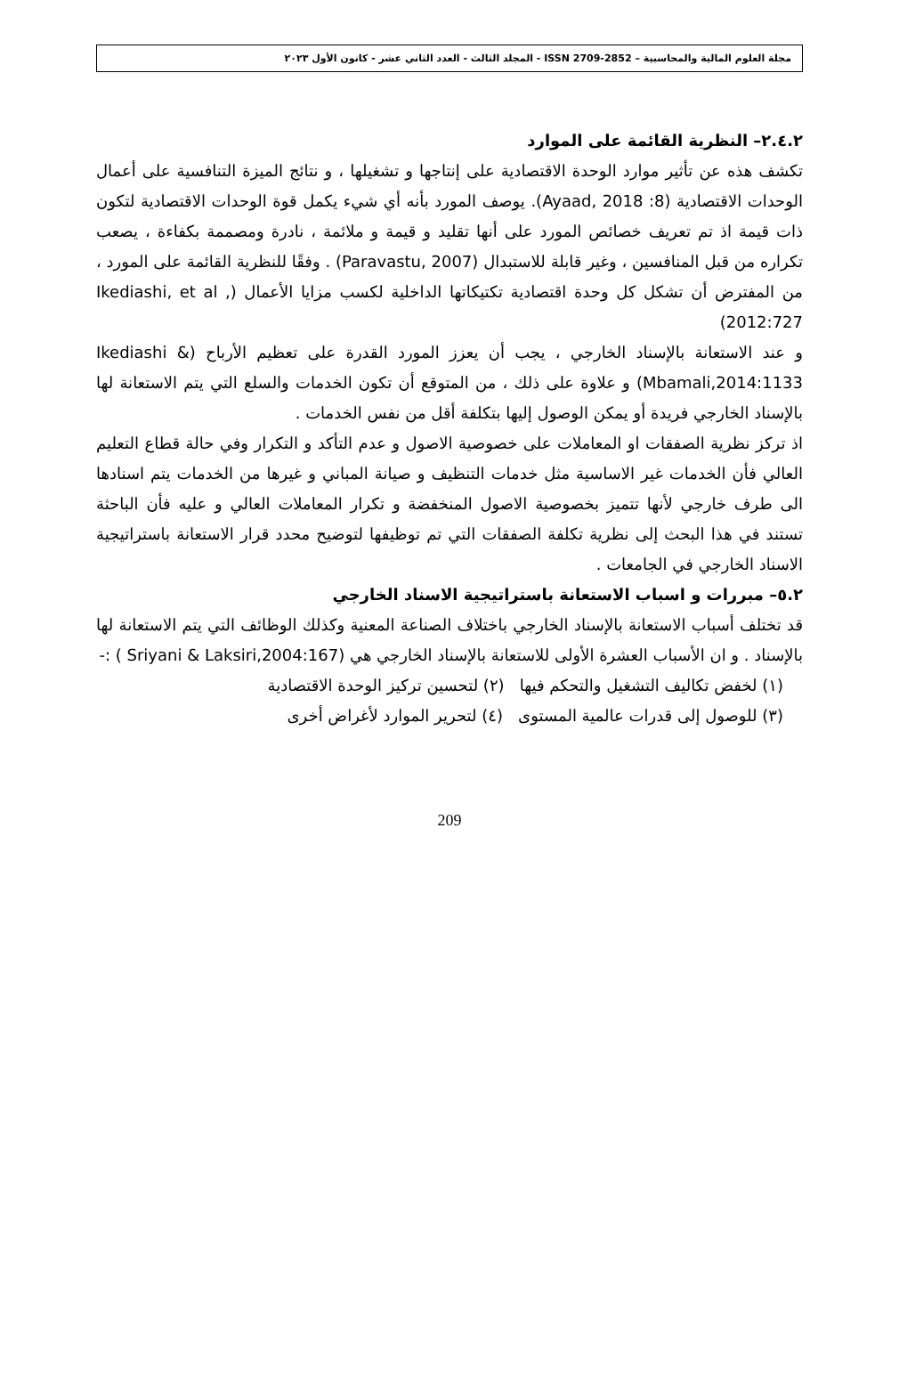مجلة العلوم المالية والمحاسبية – ISSN 2709-2852 - المجلد الثالث - العدد الثاني عشر - كانون الأول ٢٠٢٣
٢.٤.٢– النظرية القائمة على الموارد
تكشف هذه عن تأثير موارد الوحدة الاقتصادية على إنتاجها و تشغيلها ، و نتائج الميزة التنافسية على أعمال الوحدات الاقتصادية (Ayaad, 2018 :8). يوصف المورد بأنه أي شيء يكمل قوة الوحدات الاقتصادية لتكون ذات قيمة اذ تم تعريف خصائص المورد على أنها تقليد و قيمة و ملائمة ، نادرة ومصممة بكفاءة ، يصعب تكراره من قبل المنافسين ، وغير قابلة للاستبدال (Paravastu, 2007) . وفقًا للنظرية القائمة على المورد ، من المفترض أن تشكل كل وحدة اقتصادية تكتيكاتها الداخلية لكسب مزايا الأعمال (Ikediashi, et al , 2012:727)
و عند الاستعانة بالإسناد الخارجي ، يجب أن يعزز المورد القدرة على تعظيم الأرباح (Ikediashi & Mbamali,2014:1133) و علاوة على ذلك ، من المتوقع أن تكون الخدمات والسلع التي يتم الاستعانة لها بالإسناد الخارجي فريدة أو يمكن الوصول إليها بتكلفة أقل من نفس الخدمات .
اذ تركز نظرية الصفقات او المعاملات على خصوصية الاصول و عدم التأكد و التكرار وفي حالة قطاع التعليم العالي فأن الخدمات غير الاساسية مثل خدمات التنظيف و صيانة المباني و غيرها من الخدمات يتم اسنادها الى طرف خارجي لأنها تتميز بخصوصية الاصول المنخفضة و تكرار المعاملات العالي و عليه فأن الباحثة تستند في هذا البحث إلى نظرية تكلفة الصفقات التي تم توظيفها لتوضيح محدد قرار الاستعانة باستراتيجية الاسناد الخارجي في الجامعات .
٥.٢– مبررات و اسباب الاستعانة باستراتيجية الاسناد الخارجي
قد تختلف أسباب الاستعانة بالإسناد الخارجي باختلاف الصناعة المعنية وكذلك الوظائف التي يتم الاستعانة لها بالإسناد . و ان الأسباب العشرة الأولى للاستعانة بالإسناد الخارجي هي (Sriyani & Laksiri,2004:167 ) :-
(١) لخفض تكاليف التشغيل والتحكم فيها (٢) لتحسين تركيز الوحدة الاقتصادية
(٣) للوصول إلى قدرات عالمية المستوى (٤) لتحرير الموارد لأغراض أخرى
209